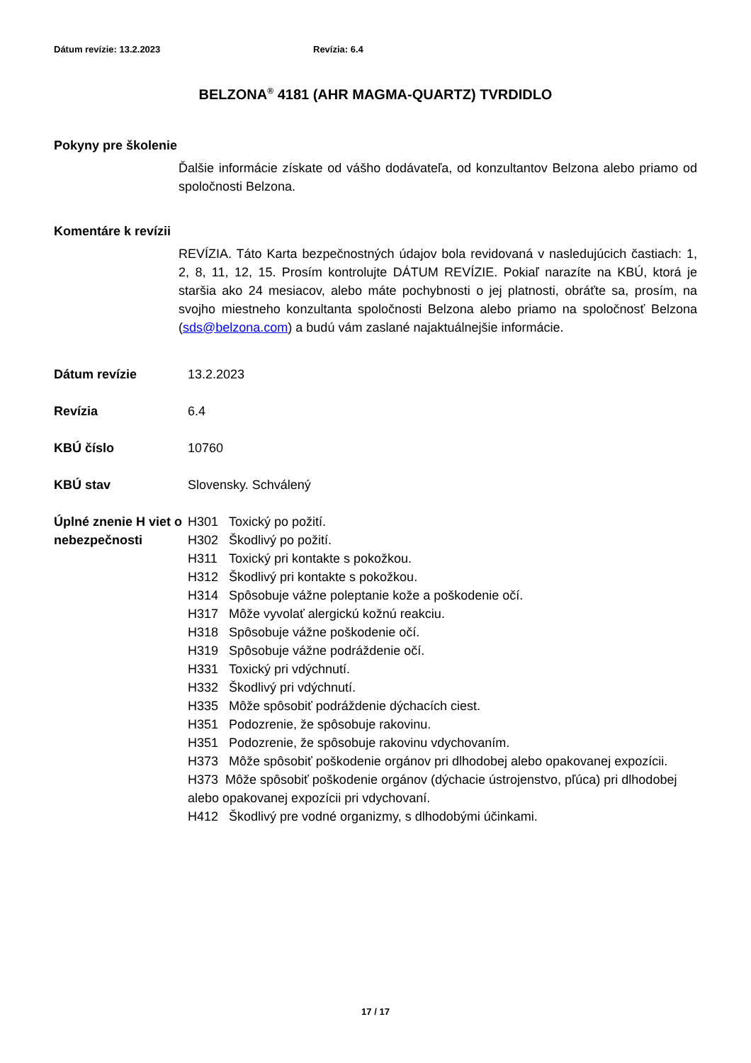Dátum revízie: 13.2.2023 Revízia: 6.4
BELZONA<sup>®</sup> 4181 (AHR MAGMA-QUARTZ) TVRDIDLO
Pokyny pre školenie
Ďalšie informácie získate od vášho dodávateľa, od konzultantov Belzona alebo priamo od spoločnosti Belzona.
Komentáre k revízii
REVÍZIA. Táto Karta bezpečnostných údajov bola revidovaná v nasledujúcich častiach: 1, 2, 8, 11, 12, 15. Prosím kontrolujte DÁTUM REVÍZIE. Pokiaľ narazíte na KBÚ, ktorá je staršia ako 24 mesiacov, alebo máte pochybnosti o jej platnosti, obráťte sa, prosím, na svojho miestneho konzultanta spoločnosti Belzona alebo priamo na spoločnosť Belzona (sds@belzona.com) a budú vám zaslané najaktuálnejšie informácie.
Dátum revízie 13.2.2023
Revízia 6.4
KBÚ číslo 10760
KBÚ stav Slovensky. Schválený
Úplné znenie H viet o nebezpečnosti
H301 Toxický po požití.
H302 Škodlivý po požití.
H311 Toxický pri kontakte s pokožkou.
H312 Škodlivý pri kontakte s pokožkou.
H314 Spôsobuje vážne poleptanie kože a poškodenie očí.
H317 Môže vyvolať alergickú kožnú reakciu.
H318 Spôsobuje vážne poškodenie očí.
H319 Spôsobuje vážne podráždenie očí.
H331 Toxický pri vdýchnutí.
H332 Škodlivý pri vdýchnutí.
H335 Môže spôsobiť podráždenie dýchacích ciest.
H351 Podozrenie, že spôsobuje rakovinu.
H351 Podozrenie, že spôsobuje rakovinu vdychovaním.
H373 Môže spôsobiť poškodenie orgánov pri dlhodobej alebo opakovanej expozícii.
H373 Môže spôsobiť poškodenie orgánov (dýchacie ústrojenstvo, pľúca) pri dlhodobej alebo opakovanej expozícii pri vdychovaní.
H412 Škodlivý pre vodné organizmy, s dlhodobými účinkami.
17 / 17